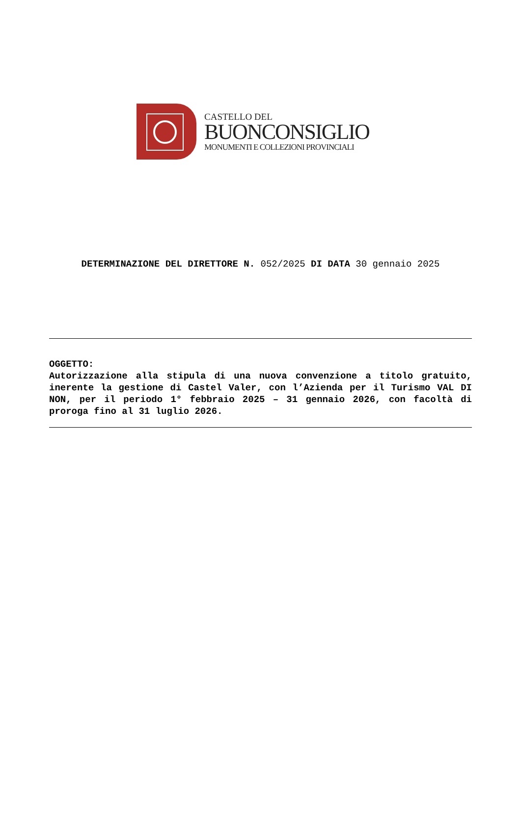CASTELLO DEL
BUONCONSIGLIO
MONUMENTI E COLLEZIONI PROVINCIALI
DETERMINAZIONE DEL DIRETTORE N. 052/2025 DI DATA 30 gennaio 2025
OGGETTO:
Autorizzazione alla stipula di una nuova convenzione a titolo gratuito, inerente la gestione di Castel Valer, con l’Azienda per il Turismo VAL DI NON, per il periodo 1° febbraio 2025 – 31 gennaio 2026, con facoltà di proroga fino al 31 luglio 2026.